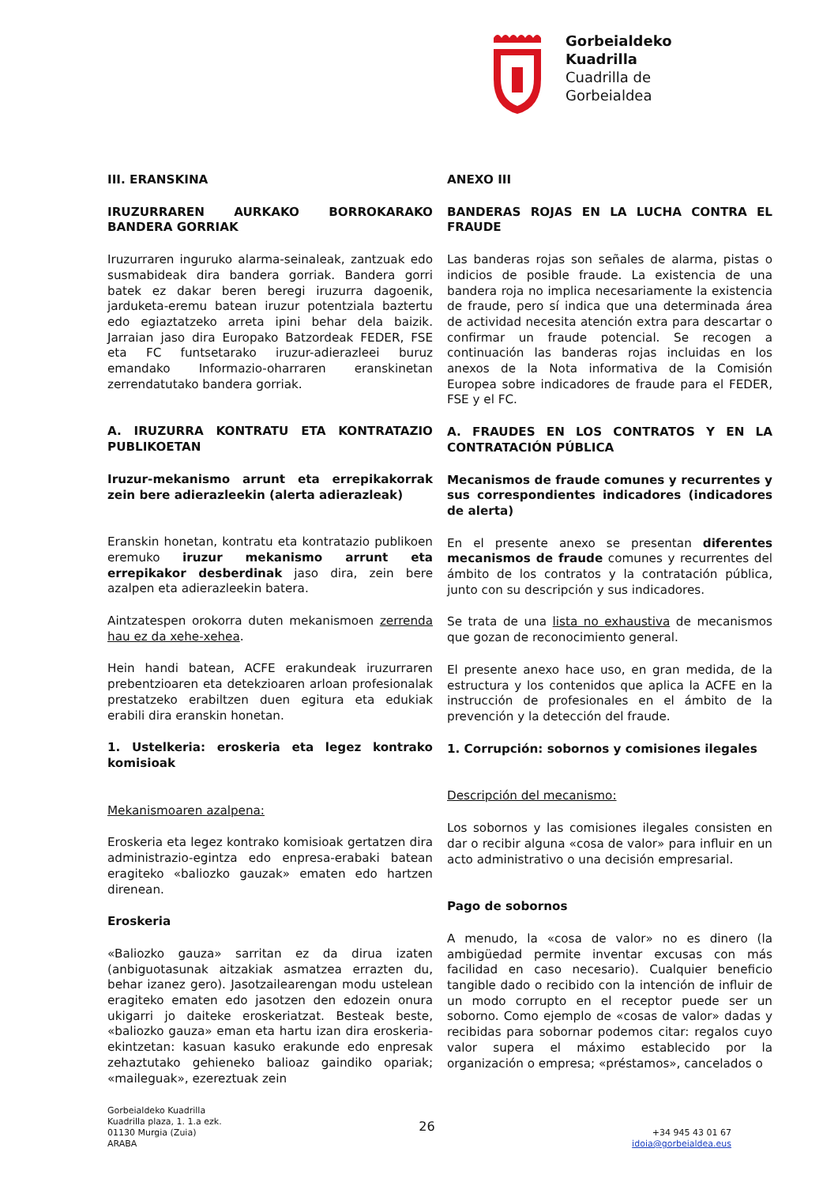Gorbeialdeko
Kuadrilla
Cuadrilla de
Gorbeialdea
III. ERANSKINA
IRUZURRAREN AURKAKO BORROKARAKO BANDERA GORRIAK
Iruzurraren inguruko alarma-seinaleak, zantzuak edo susmabideak dira bandera gorriak. Bandera gorri batek ez dakar beren beregi iruzurra dagoenik, jarduketa-eremu batean iruzur potentziala baztertu edo egiaztatzeko arreta ipini behar dela baizik. Jarraian jaso dira Europako Batzordeak FEDER, FSE eta FC funtsetarako iruzur-adierazleei buruz emandako Informazio-oharraren eranskinetan zerrendatutako bandera gorriak.
A. IRUZURRA KONTRATU ETA KONTRATAZIO PUBLIKOETAN
Iruzur-mekanismo arrunt eta errepikakorrak zein bere adierazleekin (alerta adierazleak)
Eranskin honetan, kontratu eta kontratazio publikoen eremuko iruzur mekanismo arrunt eta errepikakor desberdinak jaso dira, zein bere azalpen eta adierazleekin batera.
Aintzatespen orokorra duten mekanismoen zerrenda hau ez da xehe-xehea.
Hein handi batean, ACFE erakundeak iruzurraren prebentzioaren eta detekzioaren arloan profesionalak prestatzeko erabiltzen duen egitura eta edukiak erabili dira eranskin honetan.
1. Ustelkeria: eroskeria eta legez kontrako komisioak
Mekanismoaren azalpena:
Eroskeria eta legez kontrako komisioak gertatzen dira administrazio-egintza edo enpresa-erabaki batean eragiteko «baliozko gauzak» ematen edo hartzen direnean.
Eroskeria
«Baliozko gauza» sarritan ez da dirua izaten (anbiguotasunak aitzakiak asmatzea errazten du, behar izanez gero). Jasotzailearengan modu ustelean eragiteko ematen edo jasotzen den edozein onura ukigarri jo daiteke eroskeriatzat. Besteak beste, «baliozko gauza» eman eta hartu izan dira eroskeria-ekintzetan: kasuan kasuko erakunde edo enpresak zehaztutako gehieneko balioaz gaindiko opariak; «maileguak», ezereztuak zein
ANEXO III
BANDERAS ROJAS EN LA LUCHA CONTRA EL FRAUDE
Las banderas rojas son señales de alarma, pistas o indicios de posible fraude. La existencia de una bandera roja no implica necesariamente la existencia de fraude, pero sí indica que una determinada área de actividad necesita atención extra para descartar o confirmar un fraude potencial. Se recogen a continuación las banderas rojas incluidas en los anexos de la Nota informativa de la Comisión Europea sobre indicadores de fraude para el FEDER, FSE y el FC.
A. FRAUDES EN LOS CONTRATOS Y EN LA CONTRATACIÓN PÚBLICA
Mecanismos de fraude comunes y recurrentes y sus correspondientes indicadores (indicadores de alerta)
En el presente anexo se presentan diferentes mecanismos de fraude comunes y recurrentes del ámbito de los contratos y la contratación pública, junto con su descripción y sus indicadores.
Se trata de una lista no exhaustiva de mecanismos que gozan de reconocimiento general.
El presente anexo hace uso, en gran medida, de la estructura y los contenidos que aplica la ACFE en la instrucción de profesionales en el ámbito de la prevención y la detección del fraude.
1. Corrupción: sobornos y comisiones ilegales
Descripción del mecanismo:
Los sobornos y las comisiones ilegales consisten en dar o recibir alguna «cosa de valor» para influir en un acto administrativo o una decisión empresarial.
Pago de sobornos
A menudo, la «cosa de valor» no es dinero (la ambigüedad permite inventar excusas con más facilidad en caso necesario). Cualquier beneficio tangible dado o recibido con la intención de influir de un modo corrupto en el receptor puede ser un soborno. Como ejemplo de «cosas de valor» dadas y recibidas para sobornar podemos citar: regalos cuyo valor supera el máximo establecido por la organización o empresa; «préstamos», cancelados o
Gorbeialdeko Kuadrilla
Kuadrilla plaza, 1. 1.a ezk.
01130 Murgia (Zuia)
ARABA
26
+34 945 43 01 67
idoia@gorbeialdea.eus